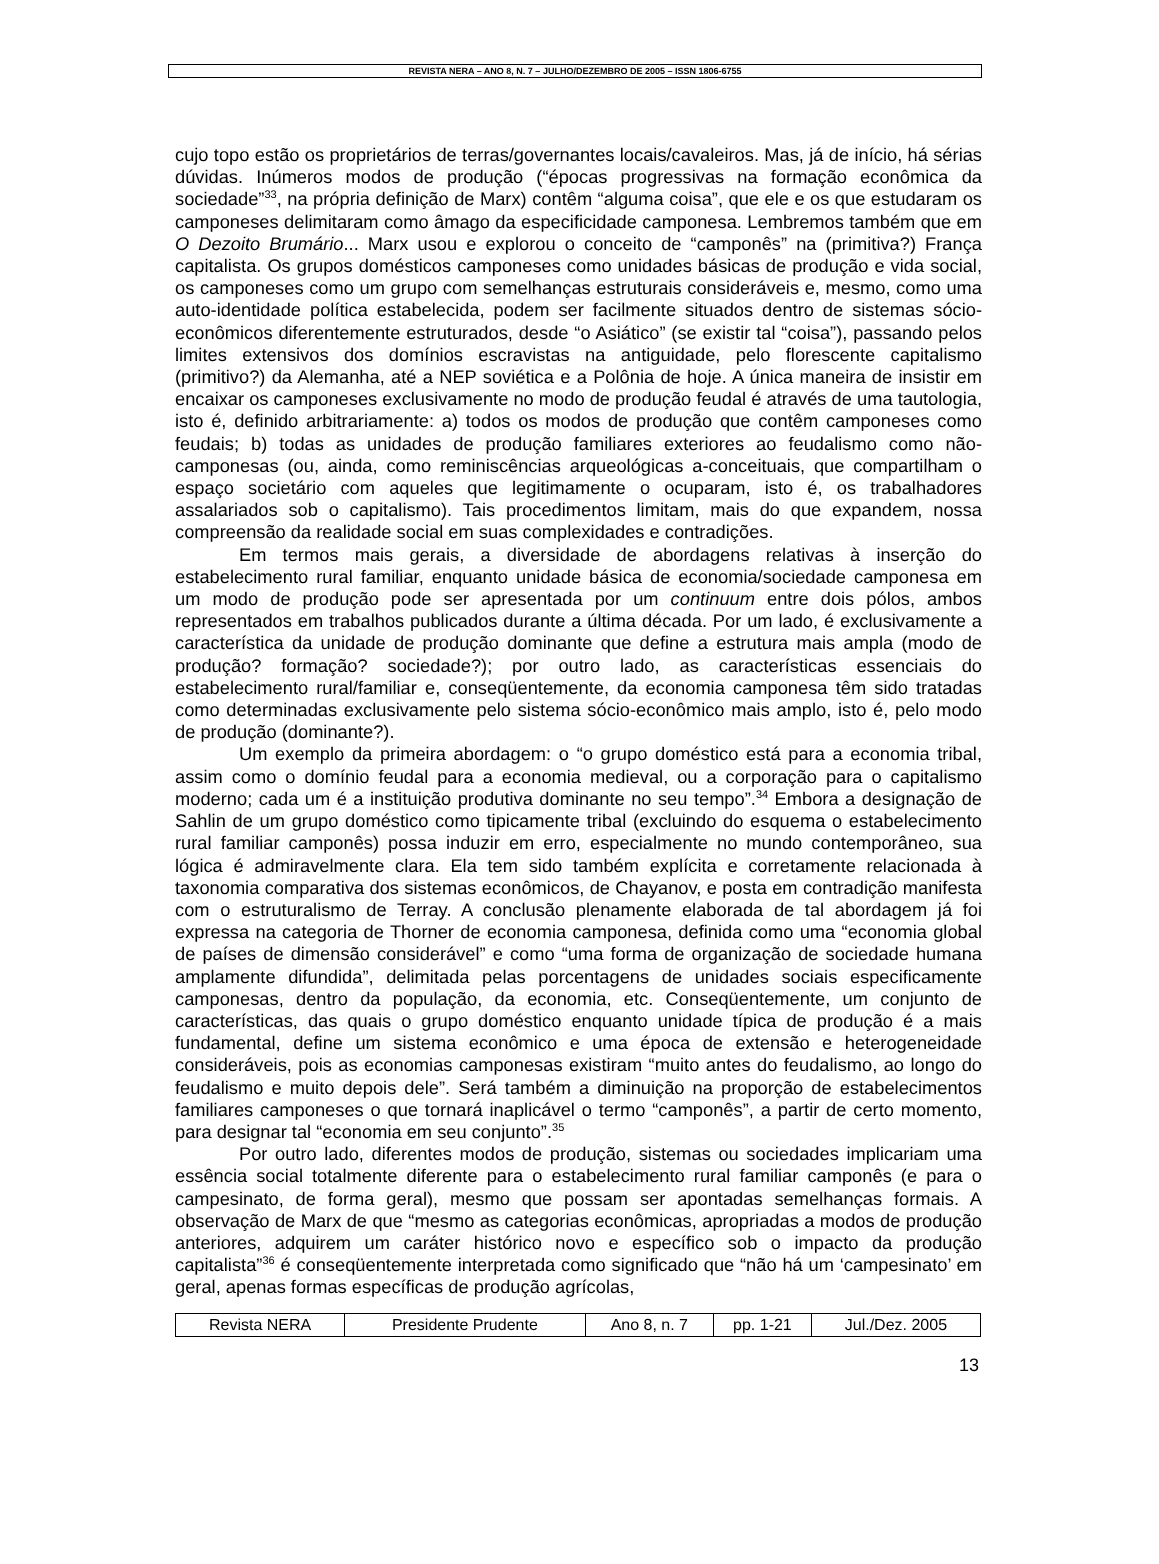REVISTA NERA – ANO 8, N. 7 – JULHO/DEZEMBRO DE 2005 – ISSN 1806-6755
cujo topo estão os proprietários de terras/governantes locais/cavaleiros. Mas, já de início, há sérias dúvidas. Inúmeros modos de produção (“épocas progressivas na formação econômica da sociedade”<sup>33</sup>, na própria definição de Marx) contêm “alguma coisa”, que ele e os que estudaram os camponeses delimitaram como âmago da especificidade camponesa. Lembremos também que em O Dezoito Brumário... Marx usou e explorou o conceito de “camponês” na (primitiva?) França capitalista. Os grupos domésticos camponeses como unidades básicas de produção e vida social, os camponeses como um grupo com semelhanças estruturais consideráveis e, mesmo, como uma auto-identidade política estabelecida, podem ser facilmente situados dentro de sistemas sócio-econômicos diferentemente estruturados, desde “o Asiático” (se existir tal “coisa”), passando pelos limites extensivos dos domínios escravistas na antiguidade, pelo florescente capitalismo (primitivo?) da Alemanha, até a NEP soviética e a Polônia de hoje. A única maneira de insistir em encaixar os camponeses exclusivamente no modo de produção feudal é através de uma tautologia, isto é, definido arbitrariamente: a) todos os modos de produção que contêm camponeses como feudais; b) todas as unidades de produção familiares exteriores ao feudalismo como não-camponesas (ou, ainda, como reminiscências arqueológicas a-conceituais, que compartilham o espaço societário com aqueles que legitimamente o ocuparam, isto é, os trabalhadores assalariados sob o capitalismo). Tais procedimentos limitam, mais do que expandem, nossa compreensão da realidade social em suas complexidades e contradições.
Em termos mais gerais, a diversidade de abordagens relativas à inserção do estabelecimento rural familiar, enquanto unidade básica de economia/sociedade camponesa em um modo de produção pode ser apresentada por um continuum entre dois pólos, ambos representados em trabalhos publicados durante a última década. Por um lado, é exclusivamente a característica da unidade de produção dominante que define a estrutura mais ampla (modo de produção? formação? sociedade?); por outro lado, as características essenciais do estabelecimento rural/familiar e, conseqüentemente, da economia camponesa têm sido tratadas como determinadas exclusivamente pelo sistema sócio-econômico mais amplo, isto é, pelo modo de produção (dominante?).
Um exemplo da primeira abordagem: o “o grupo doméstico está para a economia tribal, assim como o domínio feudal para a economia medieval, ou a corporação para o capitalismo moderno; cada um é a instituição produtiva dominante no seu tempo”.<sup>34</sup> Embora a designação de Sahlin de um grupo doméstico como tipicamente tribal (excluindo do esquema o estabelecimento rural familiar camponês) possa induzir em erro, especialmente no mundo contemporâneo, sua lógica é admiravelmente clara. Ela tem sido também explícita e corretamente relacionada à taxonomia comparativa dos sistemas econômicos, de Chayanov, e posta em contradição manifesta com o estruturalismo de Terray. A conclusão plenamente elaborada de tal abordagem já foi expressa na categoria de Thorner de economia camponesa, definida como uma “economia global de países de dimensão considerável” e como “uma forma de organização de sociedade humana amplamente difundida”, delimitada pelas porcentagens de unidades sociais especificamente camponesas, dentro da população, da economia, etc. Conseqüentemente, um conjunto de características, das quais o grupo doméstico enquanto unidade típica de produção é a mais fundamental, define um sistema econômico e uma época de extensão e heterogeneidade consideráveis, pois as economias camponesas existiram “muito antes do feudalismo, ao longo do feudalismo e muito depois dele”. Será também a diminuição na proporção de estabelecimentos familiares camponeses o que tornará inaplicável o termo “camponês”, a partir de certo momento, para designar tal “economia em seu conjunto”.<sup>35</sup>
Por outro lado, diferentes modos de produção, sistemas ou sociedades implicariam uma essência social totalmente diferente para o estabelecimento rural familiar camponês (e para o campesinato, de forma geral), mesmo que possam ser apontadas semelhanças formais. A observação de Marx de que “mesmo as categorias econômicas, apropriadas a modos de produção anteriores, adquirem um caráter histórico novo e específico sob o impacto da produção capitalista”<sup>36</sup> é conseqüentemente interpretada como significado que “não há um ‘campesinato’ em geral, apenas formas específicas de produção agrícolas,
| Revista NERA | Presidente Prudente | Ano 8, n. 7 | pp. 1-21 | Jul./Dez. 2005 |
13